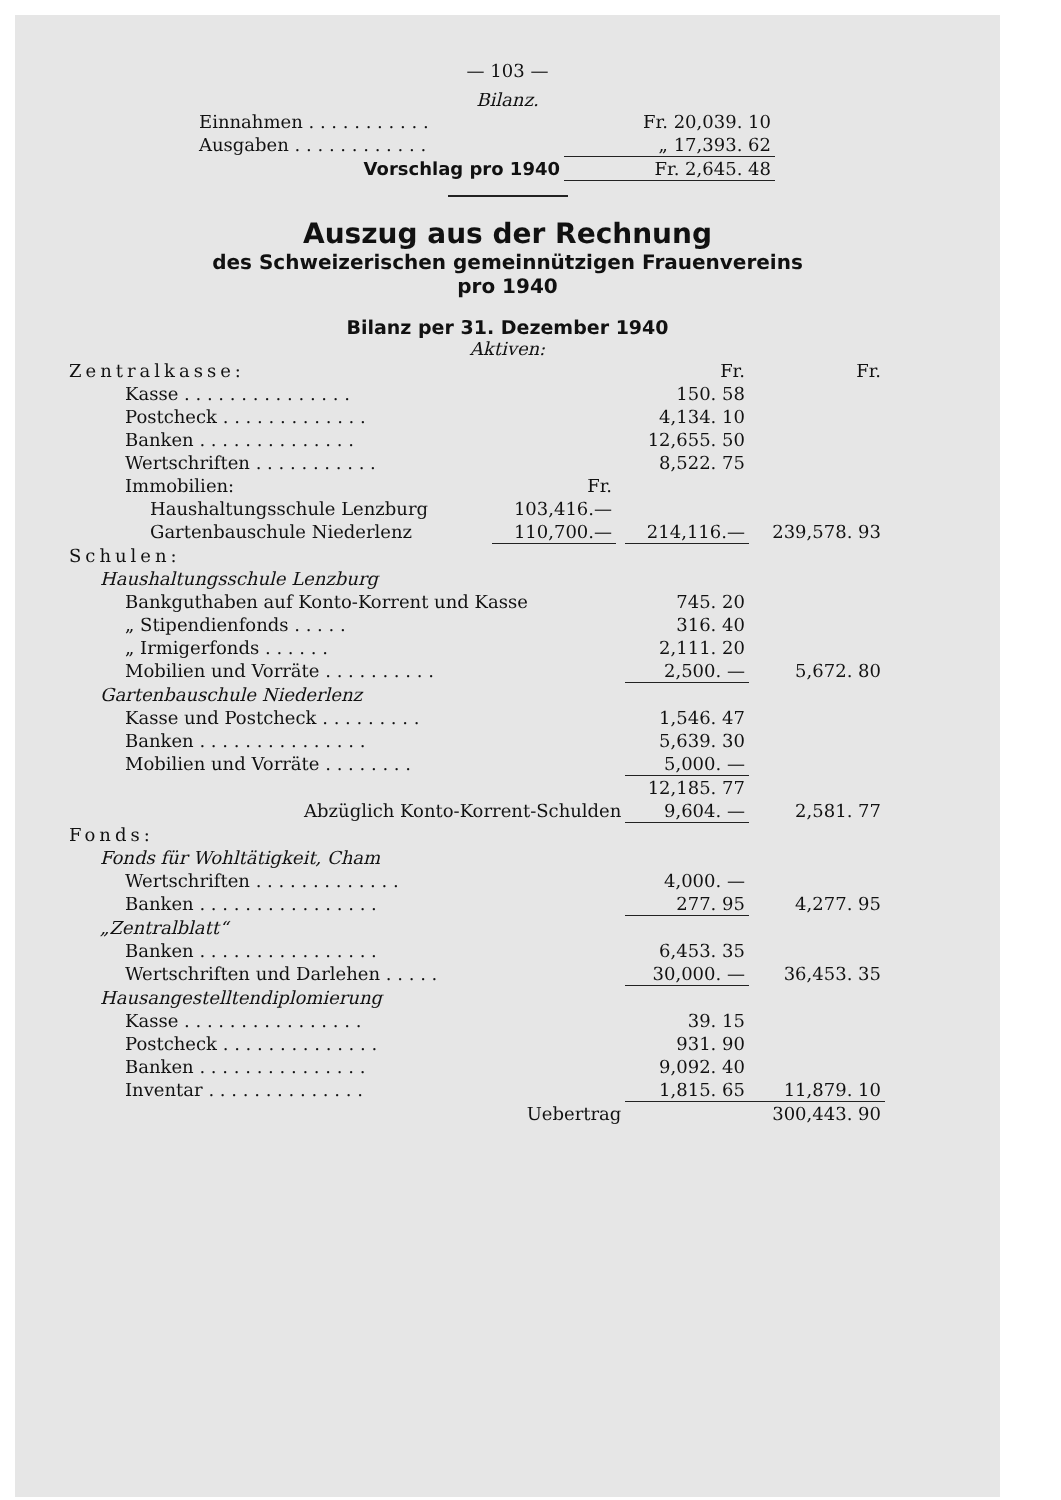— 103 —
Bilanz.
| Einnahmen . . . . . . . . . . . | Fr. 20,039. 10 |
| Ausgaben . . . . . . . . . . . . | „ 17,393. 62 |
| Vorschlag pro 1940 | Fr. 2,645. 48 |
Auszug aus der Rechnung
des Schweizerischen gemeinnützigen Frauenvereins
pro 1940
Bilanz per 31. Dezember 1940
Aktiven:
| Zentralkasse: | | | Fr. | Fr. |
| Kasse . . . . . . . . . . . . . . . | | | 150. 58 | |
| Postcheck . . . . . . . . . . . . . | | | 4,134. 10 | |
| Banken . . . . . . . . . . . . . . | | | 12,655. 50 | |
| Wertschriften . . . . . . . . . . . | | | 8,522. 75 | |
| Immobilien: | Fr. | | | |
| Haushaltungsschule Lenzburg | 103,416.— | | | |
| Gartenbauschule Niederlenz | 110,700.— | | 214,116.— | 239,578. 93 |
| Schulen: | | | | |
| Haushaltungsschule Lenzburg | | | | |
| Bankguthaben auf Konto-Korrent und Kasse | | | 745. 20 | |
| „ Stipendienfonds . . . . . | | | 316. 40 | |
| „ Irmigerfonds . . . . . . | | | 2,111. 20 | |
| Mobilien und Vorräte . . . . . . . . . . | | | 2,500. — | 5,672. 80 |
| Gartenbauschule Niederlenz | | | | |
| Kasse und Postcheck . . . . . . . . . | | | 1,546. 47 | |
| Banken . . . . . . . . . . . . . . . | | | 5,639. 30 | |
| Mobilien und Vorräte . . . . . . . . | | | 5,000. — | |
| | | | 12,185. 77 | |
| Abzüglich Konto-Korrent-Schulden | | | 9,604. — | 2,581. 77 |
| Fonds: | | | | |
| Fonds für Wohltätigkeit, Cham | | | | |
| Wertschriften . . . . . . . . . . . . . | | | 4,000. — | |
| Banken . . . . . . . . . . . . . . . . | | | 277. 95 | 4,277. 95 |
| „Zentralblatt“ | | | | |
| Banken . . . . . . . . . . . . . . . . | | | 6,453. 35 | |
| Wertschriften und Darlehen . . . . . | | | 30,000. — | 36,453. 35 |
| Hausangestelltendiplomierung | | | | |
| Kasse . . . . . . . . . . . . . . . . | | | 39. 15 | |
| Postcheck . . . . . . . . . . . . . . | | | 931. 90 | |
| Banken . . . . . . . . . . . . . . . | | | 9,092. 40 | |
| Inventar . . . . . . . . . . . . . . | | | 1,815. 65 | 11,879. 10 |
| Uebertrag | | | | 300,443. 90 |